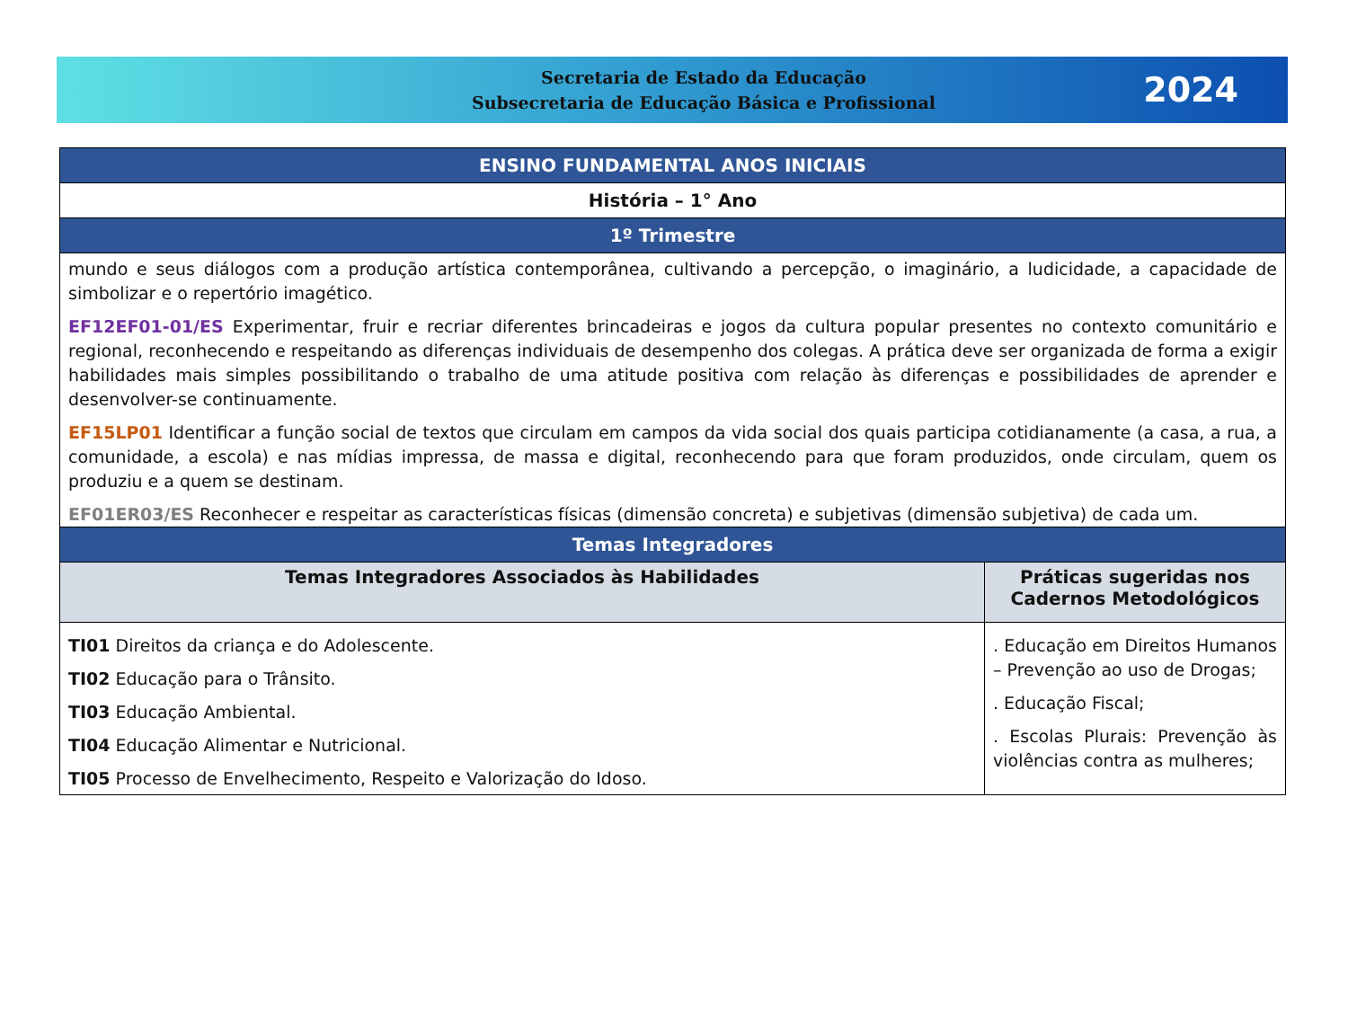Secretaria de Estado da Educação
Subsecretaria de Educação Básica e Profissional
2024
| ENSINO FUNDAMENTAL ANOS INICIAIS | |
| História – 1° Ano | |
| 1º Trimestre | |
| mundo e seus diálogos com a produção artística contemporânea, cultivando a percepção, o imaginário, a ludicidade, a capacidade de simbolizar e o repertório imagético. EF12EF01-01/ES Experimentar, fruir e recriar diferentes brincadeiras e jogos da cultura popular presentes no contexto comunitário e regional, reconhecendo e respeitando as diferenças individuais de desempenho dos colegas. A prática deve ser organizada de forma a exigir habilidades mais simples possibilitando o trabalho de uma atitude positiva com relação às diferenças e possibilidades de aprender e desenvolver-se continuamente. EF15LP01 Identificar a função social de textos que circulam em campos da vida social dos quais participa cotidianamente (a casa, a rua, a comunidade, a escola) e nas mídias impressa, de massa e digital, reconhecendo para que foram produzidos, onde circulam, quem os produziu e a quem se destinam. EF01ER03/ES Reconhecer e respeitar as características físicas (dimensão concreta) e subjetivas (dimensão subjetiva) de cada um. | |
| Temas Integradores | |
| Temas Integradores Associados às Habilidades | Práticas sugeridas nos Cadernos Metodológicos |
| TI01 Direitos da criança e do Adolescente. TI02 Educação para o Trânsito. TI03 Educação Ambiental. TI04 Educação Alimentar e Nutricional. TI05 Processo de Envelhecimento, Respeito e Valorização do Idoso. | . Educação em Direitos Humanos – Prevenção ao uso de Drogas; . Educação Fiscal; . Escolas Plurais: Prevenção às violências contra as mulheres; |